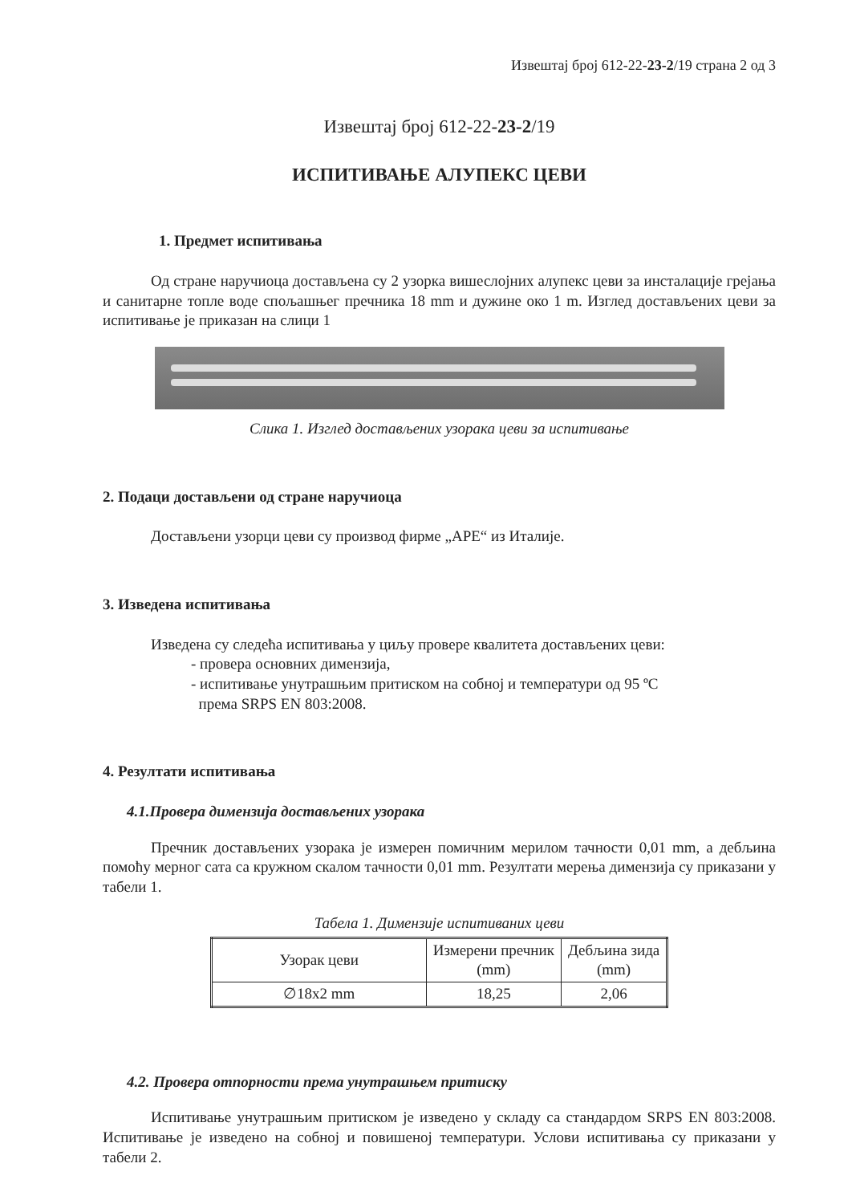Извештај број 612-22-23-2/19 страна 2 од 3
Извештај број 612-22-23-2/19
ИСПИТИВАЊЕ АЛУПЕКС ЦЕВИ
1. Предмет испитивања
Од стране наручиоца достављена су 2 узорка вишеслојних алупекс цеви за инсталације грејања и санитарне топле воде спољашњег пречника 18 mm и дужине око 1 m. Изглед достављених цеви за испитивање је приказан на слици 1
Слика 1. Изглед достављених узорака цеви за испитивање
2. Подаци достављени од стране наручиоца
Достављени узорци цеви су производ фирме „APE“ из Италије.
3. Изведена испитивања
Изведена су следећа испитивања у циљу провере квалитета достављених цеви:
- провера основних димензија,
- испитивање унутрашњим притиском на собној и температури од 95 ºC
према SRPS EN 803:2008.
4. Резултати испитивања
4.1.Провера димензија достављених узорака
Пречник достављених узорака је измерен помичним мерилом тачности 0,01 mm, а дебљина помоћу мерног сата са кружном скалом тачности 0,01 mm. Резултати мерења димензија су приказани у табели 1.
Табела 1. Димензије испитиваних цеви
| Узорак цеви | Измерени пречник (mm) | Дебљина зида (mm) |
| --- | --- | --- |
| ∅18x2 mm | 18,25 | 2,06 |
4.2. Провера отпорности према унутрашњем притиску
Испитивање унутрашњим притиском је изведено у складу са стандардом SRPS EN 803:2008. Испитивање је изведено на собној и повишеној температури. Услови испитивања су приказани у табели 2.